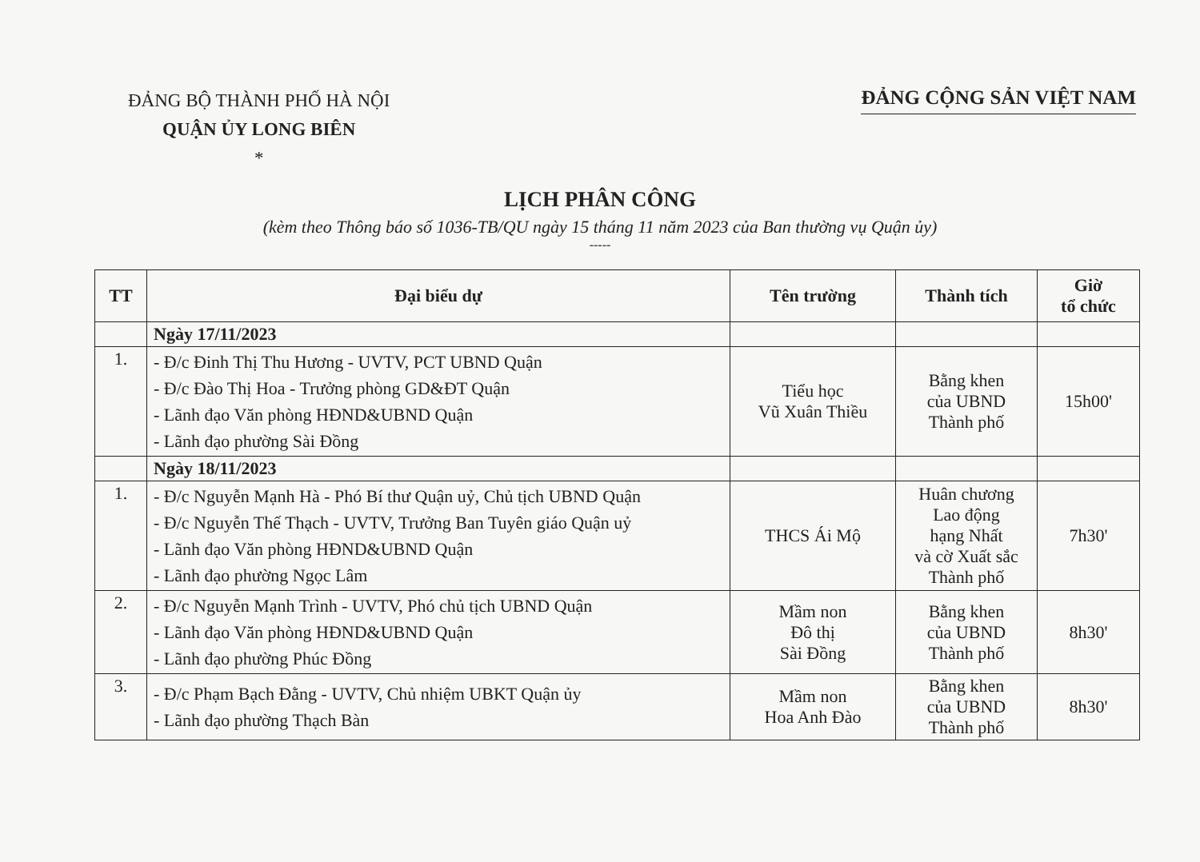ĐẢNG BỘ THÀNH PHỐ HÀ NỘI
QUẬN ỦY LONG BIÊN
*
ĐẢNG CỘNG SẢN VIỆT NAM
LỊCH PHÂN CÔNG
(kèm theo Thông báo số 1036-TB/QU ngày 15 tháng 11 năm 2023 của Ban thường vụ Quận ủy)
-----
| TT | Đại biểu dự | Tên trường | Thành tích | Giờ tổ chức |
| --- | --- | --- | --- | --- |
| | Ngày 17/11/2023 | | | |
| 1. | - Đ/c Đinh Thị Thu Hương - UVTV, PCT UBND Quận - Đ/c Đào Thị Hoa - Trưởng phòng GD&ĐT Quận - Lãnh đạo Văn phòng HĐND&UBND Quận - Lãnh đạo phường Sài Đồng | Tiểu học Vũ Xuân Thiều | Bằng khen của UBND Thành phố | 15h00' |
| | Ngày 18/11/2023 | | | |
| 1. | - Đ/c Nguyễn Mạnh Hà - Phó Bí thư Quận uỷ, Chủ tịch UBND Quận - Đ/c Nguyễn Thế Thạch - UVTV, Trưởng Ban Tuyên giáo Quận uỷ - Lãnh đạo Văn phòng HĐND&UBND Quận - Lãnh đạo phường Ngọc Lâm | THCS Ái Mộ | Huân chương Lao động hạng Nhất và cờ Xuất sắc Thành phố | 7h30' |
| 2. | - Đ/c Nguyễn Mạnh Trình - UVTV, Phó chủ tịch UBND Quận - Lãnh đạo Văn phòng HĐND&UBND Quận - Lãnh đạo phường Phúc Đồng | Mầm non Đô thị Sài Đồng | Bằng khen của UBND Thành phố | 8h30' |
| 3. | - Đ/c Phạm Bạch Đằng - UVTV, Chủ nhiệm UBKT Quận ủy - Lãnh đạo phường Thạch Bàn | Mầm non Hoa Anh Đào | Bằng khen của UBND Thành phố | 8h30' |